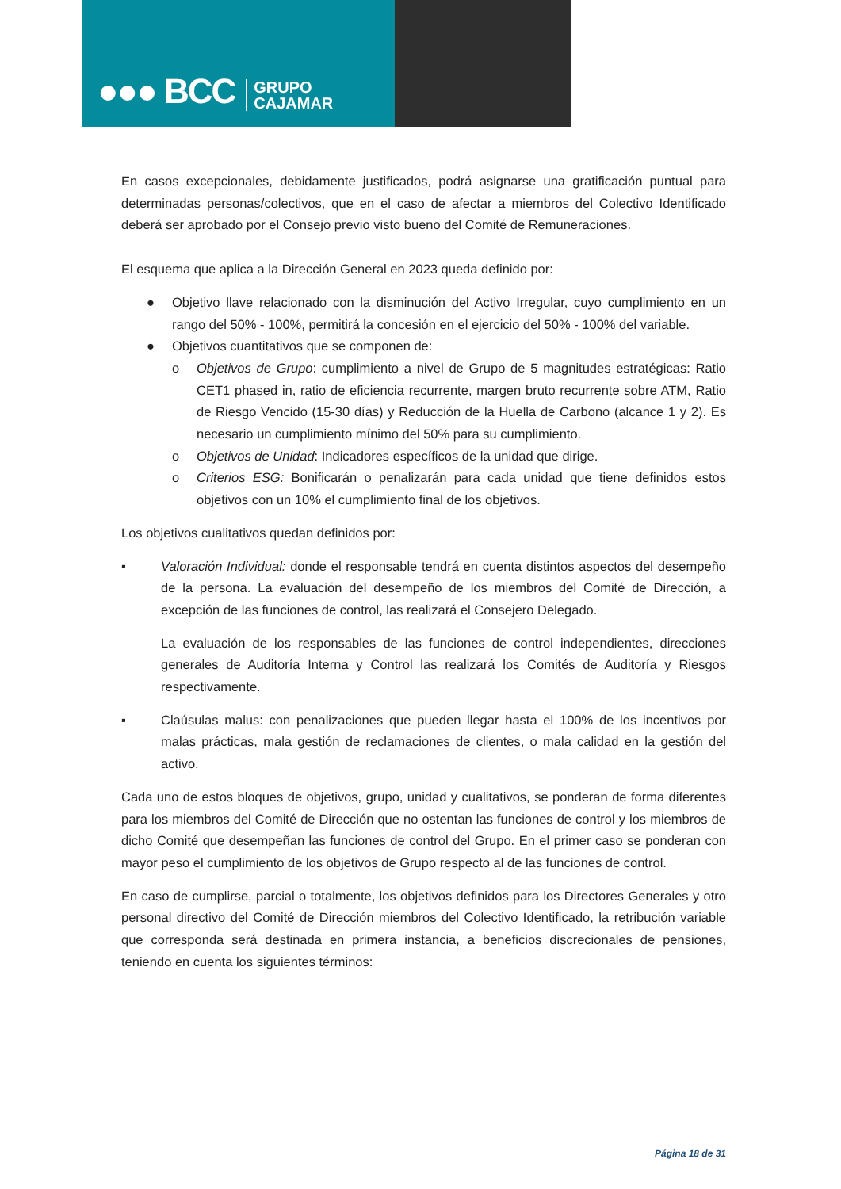●●● BCC GRUPO
CAJAMAR
En casos excepcionales, debidamente justificados, podrá asignarse una gratificación puntual para determinadas personas/colectivos, que en el caso de afectar a miembros del Colectivo Identificado deberá ser aprobado por el Consejo previo visto bueno del Comité de Remuneraciones.
El esquema que aplica a la Dirección General en 2023 queda definido por:
● Objetivo llave relacionado con la disminución del Activo Irregular, cuyo cumplimiento en un rango del 50% - 100%, permitirá la concesión en el ejercicio del 50% - 100% del variable.
● Objetivos cuantitativos que se componen de:
o Objetivos de Grupo: cumplimiento a nivel de Grupo de 5 magnitudes estratégicas: Ratio CET1 phased in, ratio de eficiencia recurrente, margen bruto recurrente sobre ATM, Ratio de Riesgo Vencido (15-30 días) y Reducción de la Huella de Carbono (alcance 1 y 2). Es necesario un cumplimiento mínimo del 50% para su cumplimiento.
o Objetivos de Unidad: Indicadores específicos de la unidad que dirige.
o Criterios ESG: Bonificarán o penalizarán para cada unidad que tiene definidos estos objetivos con un 10% el cumplimiento final de los objetivos.
Los objetivos cualitativos quedan definidos por:
▪ Valoración Individual: donde el responsable tendrá en cuenta distintos aspectos del desempeño de la persona. La evaluación del desempeño de los miembros del Comité de Dirección, a excepción de las funciones de control, las realizará el Consejero Delegado.
La evaluación de los responsables de las funciones de control independientes, direcciones generales de Auditoría Interna y Control las realizará los Comités de Auditoría y Riesgos respectivamente.
▪ Claúsulas malus: con penalizaciones que pueden llegar hasta el 100% de los incentivos por malas prácticas, mala gestión de reclamaciones de clientes, o mala calidad en la gestión del activo.
Cada uno de estos bloques de objetivos, grupo, unidad y cualitativos, se ponderan de forma diferentes para los miembros del Comité de Dirección que no ostentan las funciones de control y los miembros de dicho Comité que desempeñan las funciones de control del Grupo. En el primer caso se ponderan con mayor peso el cumplimiento de los objetivos de Grupo respecto al de las funciones de control.
En caso de cumplirse, parcial o totalmente, los objetivos definidos para los Directores Generales y otro personal directivo del Comité de Dirección miembros del Colectivo Identificado, la retribución variable que corresponda será destinada en primera instancia, a beneficios discrecionales de pensiones, teniendo en cuenta los siguientes términos:
Página 18 de 31